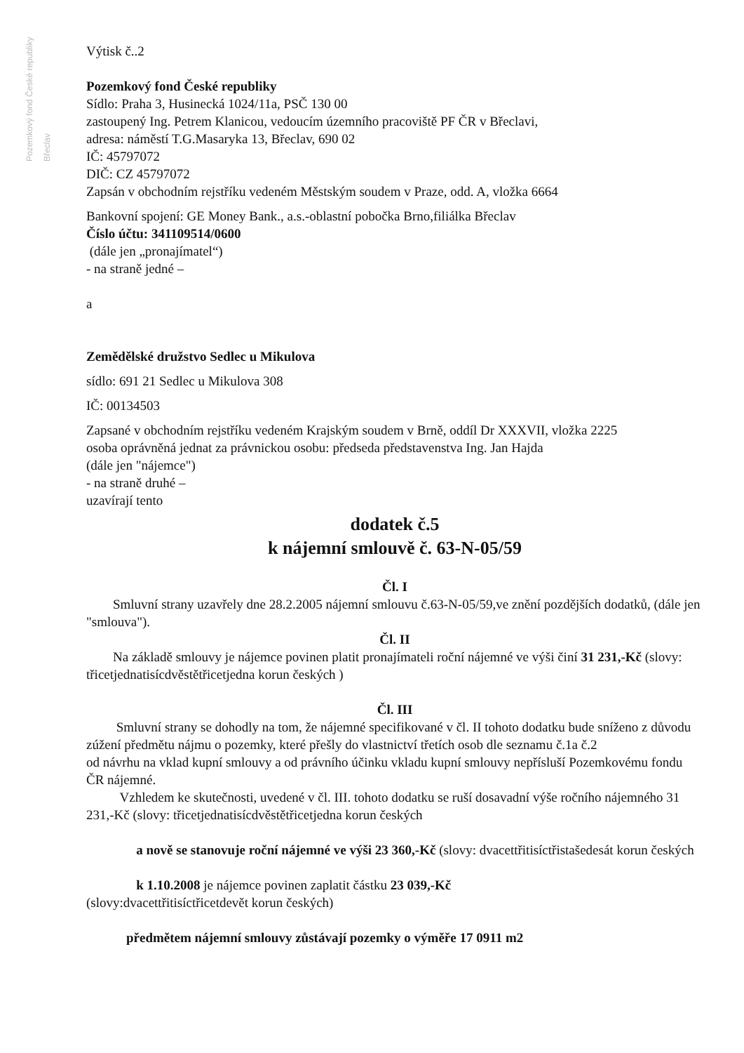Pozemkový fond České republiky Břeclav
Výtisk č..2
Pozemkový fond České republiky
Sídlo: Praha 3, Husinecká 1024/11a, PSČ 130 00
zastoupený Ing. Petrem Klanicou, vedoucím územního pracoviště PF ČR v Břeclavi,
adresa: náměstí T.G.Masaryka 13, Břeclav, 690 02
IČ: 45797072
DIČ: CZ 45797072
Zapsán v obchodním rejstříku vedeném Městským soudem v Praze, odd. A, vložka 6664
Bankovní spojení: GE Money Bank., a.s.-oblastní pobočka Brno,filiálka Břeclav
Číslo účtu: 341109514/0600
(dále jen „pronajímatel“)
- na straně jedné –
a
Zemědělské družstvo Sedlec u Mikulova
sídlo: 691 21 Sedlec u Mikulova 308
IČ: 00134503
Zapsané v obchodním rejstříku vedeném Krajským soudem v Brně, oddíl Dr XXXVII, vložka 2225
osoba oprávněná jednat za právnickou osobu: předseda představenstva Ing. Jan Hajda
(dále jen "nájemce")
- na straně druhé –
uzavírají tento
dodatek č.5
k nájemní smlouvě č. 63-N-05/59
Čl. I
Smluvní strany uzavřely dne 28.2.2005 nájemní smlouvu č.63-N-05/59,ve znění pozdějších dodatků, (dále jen "smlouva").
Čl. II
Na základě smlouvy je nájemce povinen platit pronajímateli roční nájemné ve výši činí 31 231,-Kč (slovy: třicetjednatisícdvěstětřicetjedna korun českých )
Čl. III
Smluvní strany se dohodly na tom, že nájemné specifikované v čl. II tohoto dodatku bude sníženo z důvodu zúžení předmětu nájmu o pozemky, které přešly do vlastnictví třetích osob dle seznamu č.1a č.2
od návrhu na vklad kupní smlouvy a od právního účinku vkladu kupní smlouvy nepřísluší Pozemkovému fondu ČR nájemné.
Vzhledem ke skutečnosti, uvedené v čl. III. tohoto dodatku se ruší dosavadní výše ročního nájemného 31 231,-Kč (slovy: třicetjednatisícdvěstětřicetjedna korun českých
a nově se stanovuje roční nájemné ve výši 23 360,-Kč (slovy: dvacettřitisíctřistašedesát korun českých
k 1.10.2008 je nájemce povinen zaplatit částku 23 039,-Kč
(slovy:dvacettřitisíctřicetdevět korun českých)
předmětem nájemní smlouvy zůstávají pozemky o výměře 17 0911 m2